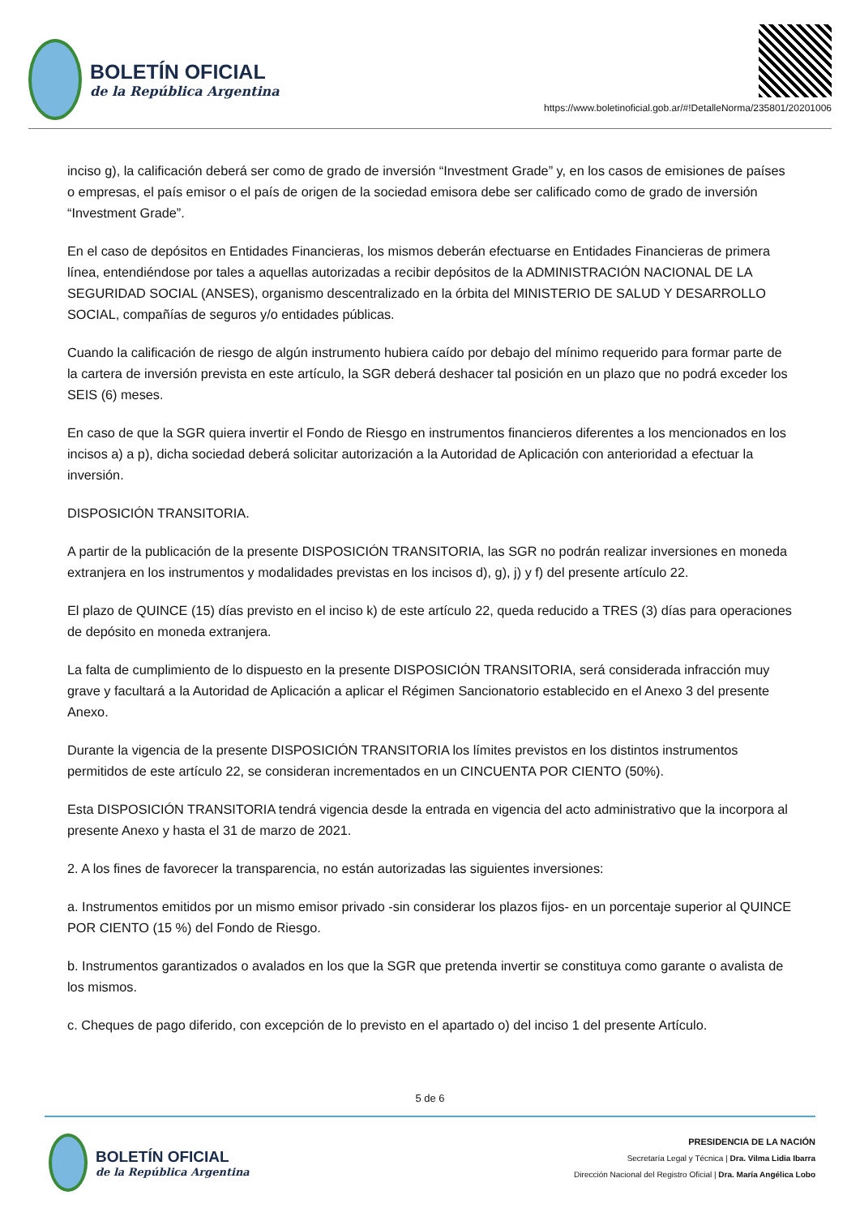BOLETÍN OFICIAL
de la República Argentina
https://www.boletinoficial.gob.ar/#!DetalleNorma/235801/20201006
inciso g), la calificación deberá ser como de grado de inversión “Investment Grade” y, en los casos de emisiones de países o empresas, el país emisor o el país de origen de la sociedad emisora debe ser calificado como de grado de inversión “Investment Grade”.
En el caso de depósitos en Entidades Financieras, los mismos deberán efectuarse en Entidades Financieras de primera línea, entendiéndose por tales a aquellas autorizadas a recibir depósitos de la ADMINISTRACIÓN NACIONAL DE LA SEGURIDAD SOCIAL (ANSES), organismo descentralizado en la órbita del MINISTERIO DE SALUD Y DESARROLLO SOCIAL, compañías de seguros y/o entidades públicas.
Cuando la calificación de riesgo de algún instrumento hubiera caído por debajo del mínimo requerido para formar parte de la cartera de inversión prevista en este artículo, la SGR deberá deshacer tal posición en un plazo que no podrá exceder los SEIS (6) meses.
En caso de que la SGR quiera invertir el Fondo de Riesgo en instrumentos financieros diferentes a los mencionados en los incisos a) a p), dicha sociedad deberá solicitar autorización a la Autoridad de Aplicación con anterioridad a efectuar la inversión.
DISPOSICIÓN TRANSITORIA.
A partir de la publicación de la presente DISPOSICIÓN TRANSITORIA, las SGR no podrán realizar inversiones en moneda extranjera en los instrumentos y modalidades previstas en los incisos d), g), j) y f) del presente artículo 22.
El plazo de QUINCE (15) días previsto en el inciso k) de este artículo 22, queda reducido a TRES (3) días para operaciones de depósito en moneda extranjera.
La falta de cumplimiento de lo dispuesto en la presente DISPOSICIÓN TRANSITORIA, será considerada infracción muy grave y facultará a la Autoridad de Aplicación a aplicar el Régimen Sancionatorio establecido en el Anexo 3 del presente Anexo.
Durante la vigencia de la presente DISPOSICIÓN TRANSITORIA los límites previstos en los distintos instrumentos permitidos de este artículo 22, se consideran incrementados en un CINCUENTA POR CIENTO (50%).
Esta DISPOSICIÓN TRANSITORIA tendrá vigencia desde la entrada en vigencia del acto administrativo que la incorpora al presente Anexo y hasta el 31 de marzo de 2021.
2. A los fines de favorecer la transparencia, no están autorizadas las siguientes inversiones:
a. Instrumentos emitidos por un mismo emisor privado -sin considerar los plazos fijos- en un porcentaje superior al QUINCE POR CIENTO (15 %) del Fondo de Riesgo.
b. Instrumentos garantizados o avalados en los que la SGR que pretenda invertir se constituya como garante o avalista de los mismos.
c. Cheques de pago diferido, con excepción de lo previsto en el apartado o) del inciso 1 del presente Artículo.
5 de 6
BOLETÍN OFICIAL
de la República Argentina
PRESIDENCIA DE LA NACIÓN
Secretaría Legal y Técnica | Dra. Vilma Lidia Ibarra
Dirección Nacional del Registro Oficial | Dra. María Angélica Lobo